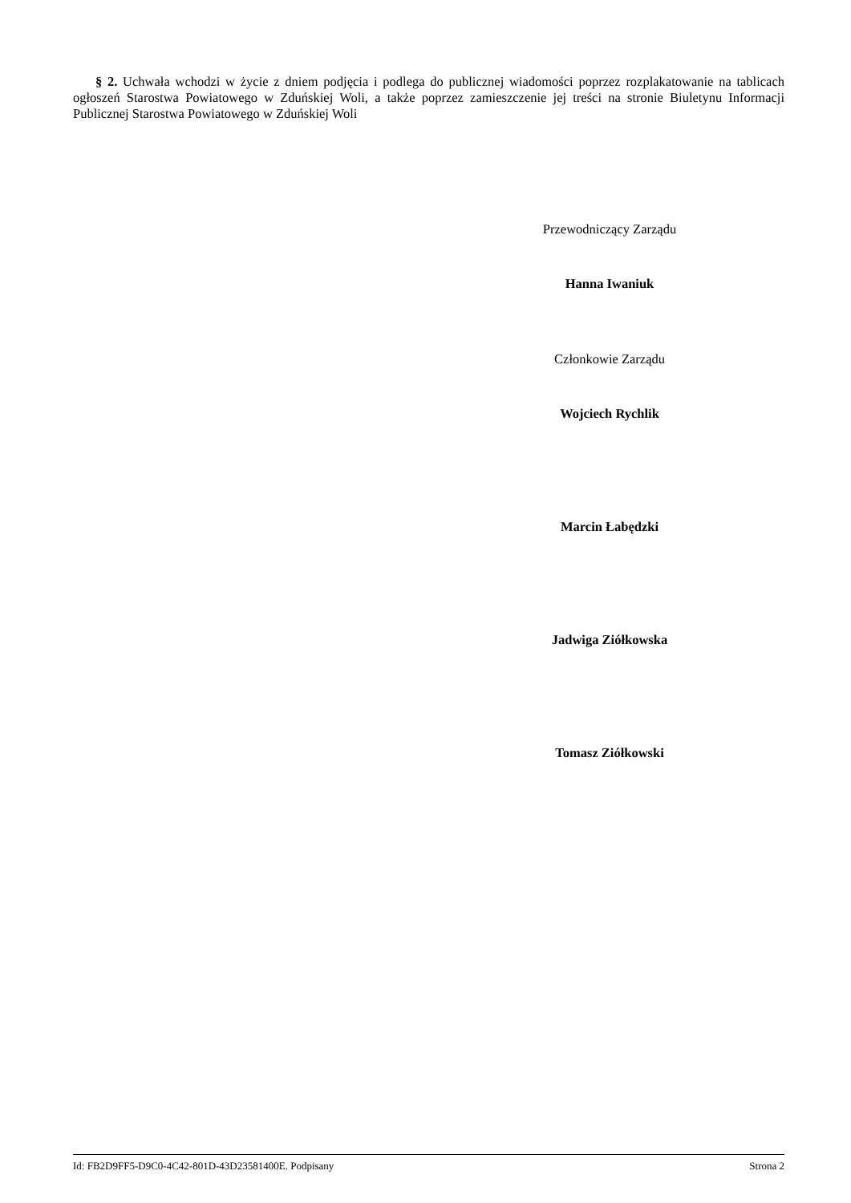§ 2. Uchwała wchodzi w życie z dniem podjęcia i podlega do publicznej wiadomości poprzez rozplakatowanie na tablicach ogłoszeń Starostwa Powiatowego w Zduńskiej Woli, a także poprzez zamieszczenie jej treści na stronie Biuletynu Informacji Publicznej Starostwa Powiatowego w Zduńskiej Woli
Przewodniczący Zarządu
Hanna Iwaniuk
Członkowie Zarządu
Wojciech Rychlik
Marcin Łabędzki
Jadwiga Ziółkowska
Tomasz Ziółkowski
Id: FB2D9FF5-D9C0-4C42-801D-43D23581400E. Podpisany Strona 2